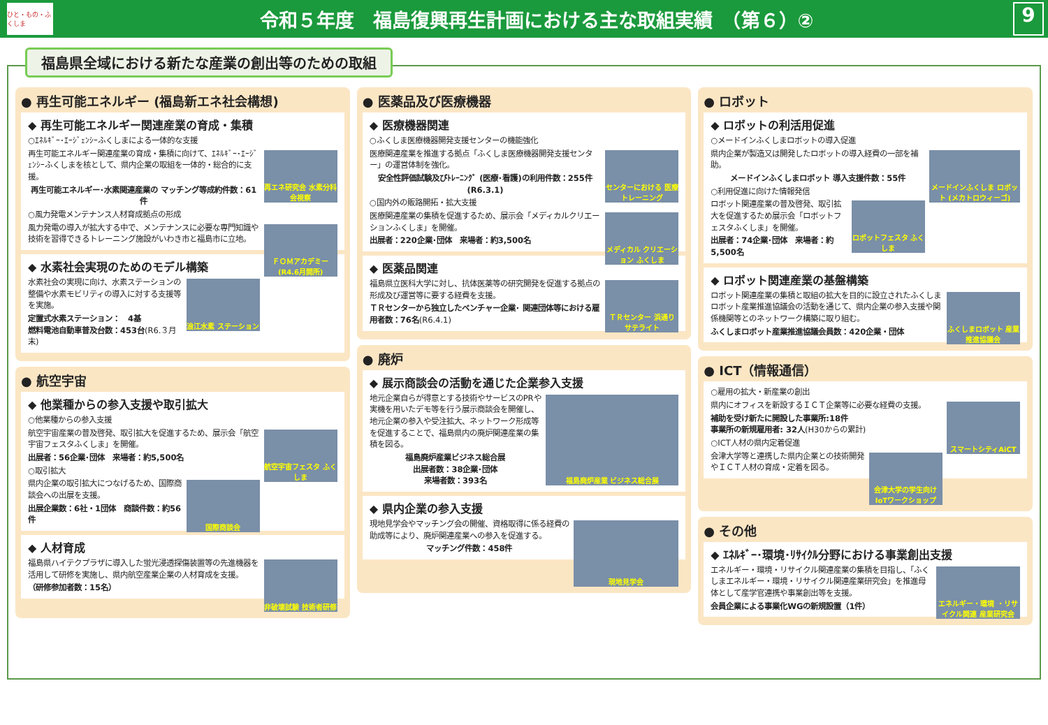ひと・もの・ふくしま
令和５年度　福島復興再生計画における主な取組実績　（第６）②
9
福島県全域における新たな産業の創出等のための取組
● 再生可能エネルギー (福島新エネ社会構想)
◆ 再生可能エネルギー関連産業の育成・集積
○ｴﾈﾙｷﾞｰ･ｴｰｼﾞｪﾝｼｰふくしまによる一体的な支援
再エネ研究会 水素分科会視察
再生可能エネルギー関連産業の育成・集積に向けて、ｴﾈﾙｷﾞｰ･ｴｰｼﾞｪﾝｼｰふくしまを核として、県内企業の取組を一体的・総合的に支援。
再生可能エネルギー･水素関連産業の マッチング等成約件数：61件
○風力発電メンテナンス人材育成拠点の形成
ＦＯＭアカデミー (R4.6月開所)
風力発電の導入が拡大する中で、メンテナンスに必要な専門知識や技術を習得できるトレーニング施設がいわき市と福島市に立地。
◆ 水素社会実現のためのモデル構築
浪江水素 ステーション
水素社会の実現に向け、水素ステーションの整備や水素モビリティの導入に対する支援等を実施。
定置式水素ステーション：　4基
燃料電池自動車普及台数：453台(R6.３月末)
● 航空宇宙
◆ 他業種からの参入支援や取引拡大
○他業種からの参入支援
航空宇宙フェスタ ふくしま
航空宇宙産業の普及啓発、取引拡大を促進するため、展示会「航空宇宙フェスタふくしま」を開催。
出展者：56企業･団体　来場者：約5,500名
○取引拡大
国際商談会
県内企業の取引拡大につなげるため、国際商談会への出展を支援。
出展企業数：6社・1団体　商談件数：約56件
◆ 人材育成
非破壊試験 技術者研修
福島県ハイテクプラザに導入した蛍光浸透探傷装置等の先進機器を活用して研修を実施し、県内航空産業企業の人材育成を支援。
（研修参加者数：15名）
● 医薬品及び医療機器
◆ 医療機器関連
○ふくしま医療機器開発支援センターの機能強化
センターにおける 医療トレーニング
医療関連産業を推進する拠点「ふくしま医療機器開発支援センター」の運営体制を強化。
安全性評価試験及びﾄﾚｰﾆﾝｸﾞ (医療･看護)の利用件数：255件(R6.3.1)
○国内外の販路開拓・拡大支援
メディカル クリエーション ふくしま
医療関連産業の集積を促進するため、展示会「メディカルクリエーションふくしま」を開催。
出展者：220企業･団体　来場者：約3,500名
◆ 医薬品関連
ＴＲセンター 浜通り サテライト
福島県立医科大学に対し、抗体医薬等の研究開発を促進する拠点の形成及び運営等に要する経費を支援。
ＴＲセンターから独立したベンチャー企業･ 関連団体等における雇用者数：76名(R6.4.1)
● 廃炉
◆ 展示商談会の活動を通じた企業参入支援
福島廃炉産業 ビジネス総合展
地元企業自らが得意とする技術やサービスのPRや実機を用いたデモ等を行う展示商談会を開催し、地元企業の参入や受注拡大、ネットワーク形成等を促進することで、福島県内の廃炉関連産業の集積を図る。
福島廃炉産業ビジネス総合展
出展者数：38企業･団体
来場者数：393名
◆ 県内企業の参入支援
現地見学会
現地見学会やマッチング会の開催、資格取得に係る経費の助成等により、廃炉関連産業への参入を促進する。
マッチング件数：458件
● ロボット
◆ ロボットの利活用促進
○メードインふくしまロボットの導入促進
メードインふくしま ロボット (メカトロウィーゴ)
県内企業が製造又は開発したロボットの導入経費の一部を補助。
メードインふくしまロボット 導入支援件数：55件
○利用促進に向けた情報発信
ロボットフェスタ ふくしま
ロボット関連産業の普及啓発、取引拡大を促進するため展示会「ロボットフェスタふくしま」を開催。
出展者：74企業･団体　来場者：約5,500名
◆ ロボット関連産業の基盤構築
ふくしまロボット 産業推進協議会
ロボット関連産業の集積と取組の拡大を目的に設立されたふくしまロボット産業推進協議会の活動を通じて、県内企業の参入支援や関係機関等とのネットワーク構築に取り組む。
ふくしまロボット産業推進協議会員数：420企業・団体
● ICT（情報通信）
○雇用の拡大・新産業の創出
スマートシティAiCT
県内にオフィスを新設するＩＣＴ企業等に必要な経費の支援。
補助を受け新たに開設した事業所:18件
事業所の新規雇用者: 32人(H30からの累計)
○ICT人材の県内定着促進
会津大学の学生向け IoTワークショップ
会津大学等と連携した県内企業との技術開発やＩＣＴ人材の育成・定着を図る。
● その他
◆ ｴﾈﾙｷﾞｰ･環境･ﾘｻｲｸﾙ分野における事業創出支援
エネルギー・環境 ・リサイクル関連 産業研究会
エネルギー・環境・リサイクル関連産業の集積を目指し、「ふくしまエネルギー・環境・リサイクル関連産業研究会」を推進母体として産学官連携や事業創出等を支援。
会員企業による事業化WGの新規設置（1件）